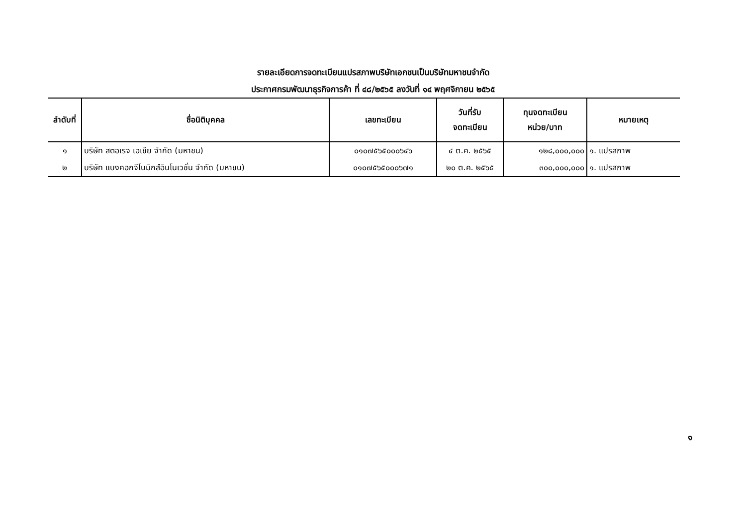รายละเอียดการจดทะเบียนแปรสภาพบริษัทเอกชนเป็นบริษัทมหาชนจำกัด
ประกาศกรมพัฒนาธุรกิจการค้า ที่ ๔๘/๒๕๖๕ ลงวันที่ ๑๔ พฤศจิกายน ๒๕๖๕
| ลำดับที่ | ชื่อนิติบุคคล | เลขทะเบียน | วันที่รับ จดทะเบียน | ทุนจดทะเบียน หน่วย/บาท | หมายเหตุ |
| --- | --- | --- | --- | --- | --- |
| ๑ | บริษัท สตอเรจ เอเชีย จำกัด (มหาชน) | ๐๑๐๗๕๖๕๐๐๐๖๔๖ | ๔ ต.ค. ๒๕๖๕ | ๑๒๘,๐๐๐,๐๐๐ | ๑. แปรสภาพ |
| ๒ | บริษัท แบงคอกจีโนมิกส์อินโนเวชั่น จำกัด (มหาชน) | ๐๑๐๗๕๖๕๐๐๐๖๗๑ | ๒๐ ต.ค. ๒๕๖๕ | ๓๐๐,๐๐๐,๐๐๐ | ๑. แปรสภาพ |
๑